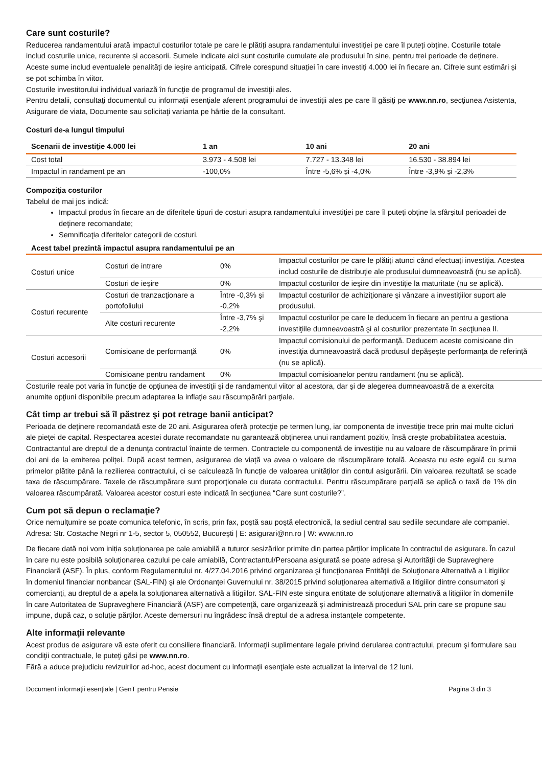Care sunt costurile?
Reducerea randamentului arată impactul costurilor totale pe care le plătiți asupra randamentului investiției pe care îl puteți obține. Costurile totale includ costurile unice, recurente și accesorii. Sumele indicate aici sunt costurile cumulate ale produsului în sine, pentru trei perioade de deținere. Aceste sume includ eventualele penalități de ieșire anticipată. Cifrele corespund situației în care investiți 4.000 lei în fiecare an. Cifrele sunt estimări și se pot schimba în viitor.
Costurile investitorului individual variază în funcţie de programul de investiţii ales.
Pentru detalii, consultaţi documentul cu informaţii esenţiale aferent programului de investiţii ales pe care îl găsiţi pe www.nn.ro, secţiunea Asistenta, Asigurare de viata, Documente sau solicitaţi varianta pe hârtie de la consultant.
Costuri de-a lungul timpului
| Scenarii de investiţie 4.000 lei | 1 an | 10 ani | 20 ani |
| --- | --- | --- | --- |
| Cost total | 3.973 - 4.508 lei | 7.727 - 13.348 lei | 16.530 - 38.894 lei |
| Impactul in randament pe an | -100,0% | Între -5,6% și -4,0% | Între -3,9% și -2,3% |
Compoziţia costurilor
Tabelul de mai jos indică:
Impactul produs în fiecare an de diferitele tipuri de costuri asupra randamentului investiţiei pe care îl puteţi obţine la sfârşitul perioadei de deţinere recomandate;
Semnificaţia diferitelor categorii de costuri.
Acest tabel prezintă impactul asupra randamentului pe an
| Costuri unice | Costuri de intrare | 0% | Impactul costurilor pe care le plătiţi atunci când efectuaţi investiţia. Acestea includ costurile de distribuţie ale produsului dumneavoastră (nu se aplică). |
| | Costuri de ieşire | 0% | Impactul costurilor de ieşire din investiţie la maturitate (nu se aplică). |
| Costuri recurente | Costuri de tranzacţionare a portofoliului | Între -0,3% şi -0,2% | Impactul costurilor de achiziţionare şi vânzare a investiţiilor suport ale produsului. |
| | Alte costuri recurente | Între -3,7% şi -2,2% | Impactul costurilor pe care le deducem în fiecare an pentru a gestiona investiţiile dumneavoastră şi al costurilor prezentate în secţiunea II. |
| Costuri accesorii | Comisioane de performanţă | 0% | Impactul comisionului de performanţă. Deducem aceste comisioane din investiţia dumneavoastră dacă produsul depăşeşte performanţa de referinţă (nu se aplică). |
| | Comisioane pentru randament | 0% | Impactul comisioanelor pentru randament (nu se aplică). |
Costurile reale pot varia în funcţie de opţiunea de investiţii şi de randamentul viitor al acestora, dar şi de alegerea dumneavoastră de a exercita anumite opţiuni disponibile precum adaptarea la inflaţie sau răscumpărări parţiale.
Cât timp ar trebui să îl păstrez şi pot retrage banii anticipat?
Perioada de deţinere recomandată este de 20 ani. Asigurarea oferă protecţie pe termen lung, iar componenta de investiţie trece prin mai multe cicluri ale pieţei de capital. Respectarea acestei durate recomandate nu garantează obţinerea unui randament pozitiv, însă creşte probabilitatea acestuia.
Contractantul are dreptul de a denunţa contractul înainte de termen. Contractele cu componentă de investiție nu au valoare de răscumpărare în primii doi ani de la emiterea poliței. După acest termen, asigurarea de viață va avea o valoare de răscumpărare totală. Aceasta nu este egală cu suma primelor plătite până la rezilierea contractului, ci se calculează în funcție de valoarea unităților din contul asigurării. Din valoarea rezultată se scade taxa de răscumpărare. Taxele de răscumpărare sunt proporţionale cu durata contractului. Pentru răscumpărare parţială se aplică o taxă de 1% din valoarea răscumpărată. Valoarea acestor costuri este indicată în secţiunea “Care sunt costurile?”.
Cum pot să depun o reclamaţie?
Orice nemulţumire se poate comunica telefonic, în scris, prin fax, poştă sau poştă electronică, la sediul central sau sediile secundare ale companiei. Adresa: Str. Costache Negri nr 1-5, sector 5, 050552, Bucureşti | E: asigurari@nn.ro | W: www.nn.ro
De fiecare dată noi vom iniția soluționarea pe cale amiabilă a tuturor sesizărilor primite din partea părților implicate în contractul de asigurare. În cazul în care nu este posibilă soluționarea cazului pe cale amiabilă, Contractantul/Persoana asigurată se poate adresa şi Autorităţii de Supraveghere Financiară (ASF). În plus, conform Regulamentului nr. 4/27.04.2016 privind organizarea şi funcţionarea Entităţii de Soluţionare Alternativă a Litigiilor în domeniul financiar nonbancar (SAL-FIN) şi ale Ordonanţei Guvernului nr. 38/2015 privind soluţionarea alternativă a litigiilor dintre consumatori şi comercianţi, au dreptul de a apela la soluţionarea alternativă a litigiilor. SAL-FIN este singura entitate de soluţionare alternativă a litigiilor în domeniile în care Autoritatea de Supraveghere Financiară (ASF) are competenţă, care organizează şi administrează proceduri SAL prin care se propune sau impune, după caz, o soluţie părţilor. Aceste demersuri nu îngrădesc însă dreptul de a adresa instanţele competente.
Alte informaţii relevante
Acest produs de asigurare vă este oferit cu consiliere financiară. Informaţii suplimentare legale privind derularea contractului, precum şi formulare sau condiţii contractuale, le puteţi găsi pe www.nn.ro.
Fără a aduce prejudiciu revizuirilor ad-hoc, acest document cu informaţii esenţiale este actualizat la interval de 12 luni.
Document informaţii esenţiale | GenT pentru Pensie Pagina 3 din 3